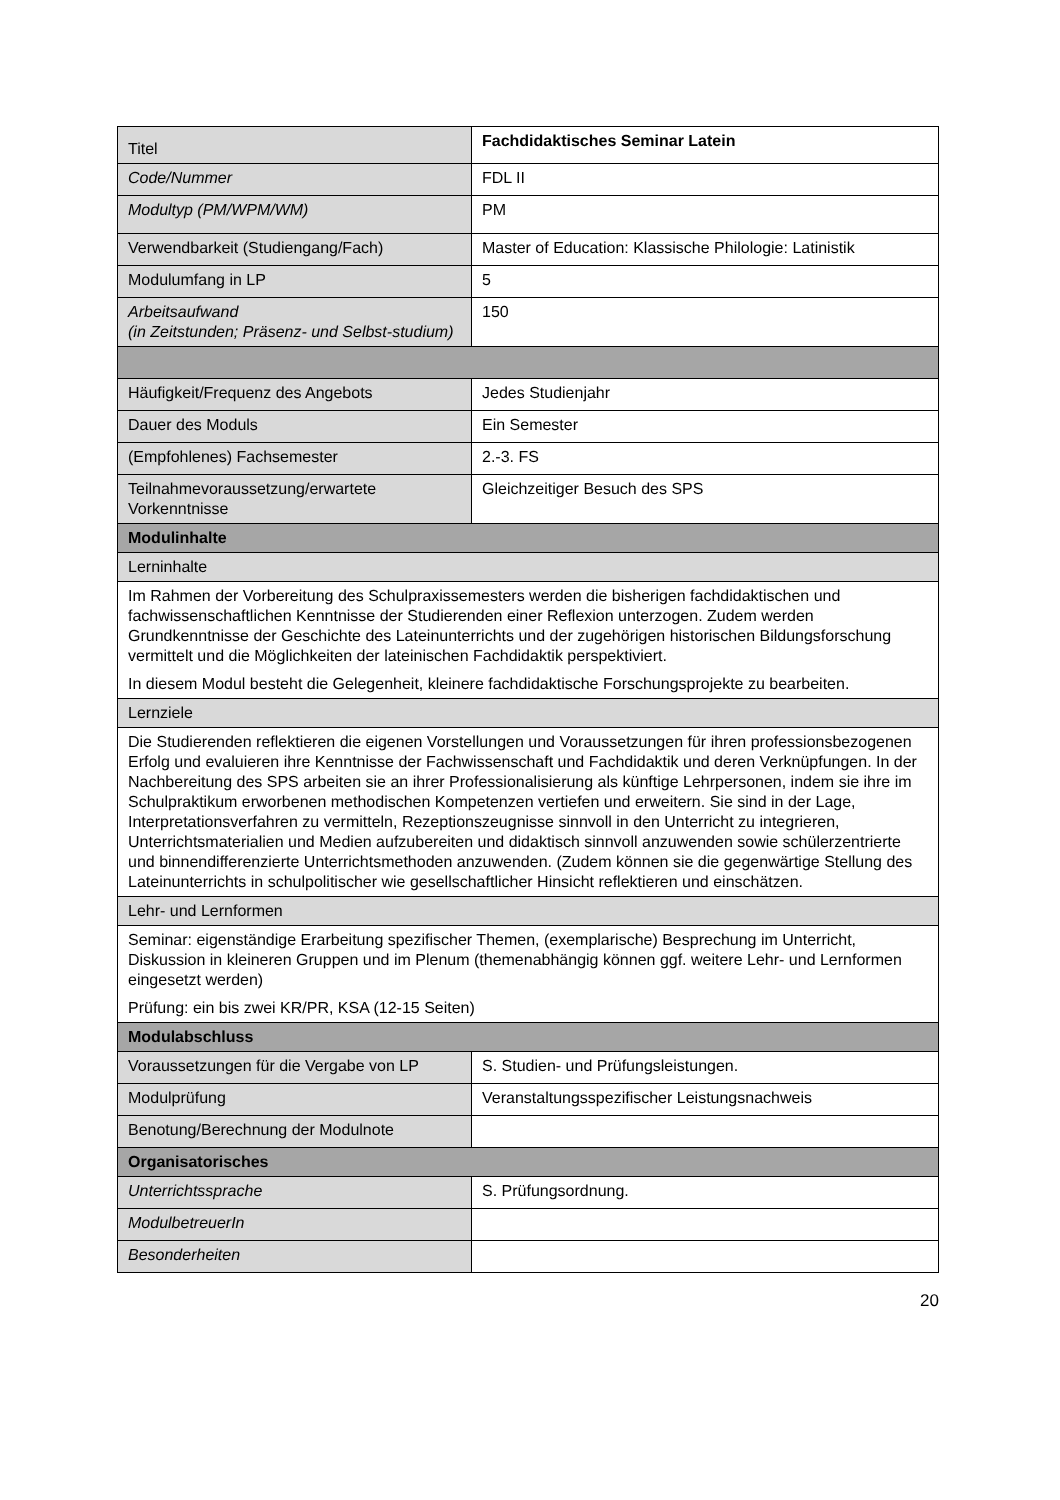| Titel | Fachdidaktisches Seminar Latein |
| Code/Nummer | FDL II |
| Modultyp (PM/WPM/WM) | PM |
| Verwendbarkeit (Studiengang/Fach) | Master of Education: Klassische Philologie: Latinistik |
| Modulumfang in LP | 5 |
| Arbeitsaufwand (in Zeitstunden; Präsenz- und Selbst-studium) | 150 |
| Häufigkeit/Frequenz des Angebots | Jedes Studienjahr |
| Dauer des Moduls | Ein Semester |
| (Empfohlenes) Fachsemester | 2.-3. FS |
| Teilnahmevoraussetzung/erwartete Vorkenntnisse | Gleichzeitiger Besuch des SPS |
| Modulinhalte | |
| Lerninhalte | |
| Im Rahmen der Vorbereitung des Schulpraxissemesters werden die bisherigen fachdidaktischen und fachwissenschaftlichen Kenntnisse der Studierenden einer Reflexion unterzogen. Zudem werden Grundkenntnisse der Geschichte des Lateinunterrichts und der zugehörigen historischen Bildungsforschung vermittelt und die Möglichkeiten der lateinischen Fachdidaktik perspektiviert. In diesem Modul besteht die Gelegenheit, kleinere fachdidaktische Forschungsprojekte zu bearbeiten. | |
| Lernziele | |
| Die Studierenden reflektieren die eigenen Vorstellungen und Voraussetzungen für ihren professionsbezogenen Erfolg und evaluieren ihre Kenntnisse der Fachwissenschaft und Fachdidaktik und deren Verknüpfungen. In der Nachbereitung des SPS arbeiten sie an ihrer Professionalisierung als künftige Lehrpersonen, indem sie ihre im Schulpraktikum erworbenen methodischen Kompetenzen vertiefen und erweitern. Sie sind in der Lage, Interpretationsverfahren zu vermitteln, Rezeptionszeugnisse sinnvoll in den Unterricht zu integrieren, Unterrichtsmaterialien und Medien aufzubereiten und didaktisch sinnvoll anzuwenden sowie schülerzentrierte und binnendifferenzierte Unterrichtsmethoden anzuwenden. (Zudem können sie die gegenwärtige Stellung des Lateinunterrichts in schulpolitischer wie gesellschaftlicher Hinsicht reflektieren und einschätzen. | |
| Lehr- und Lernformen | |
| Seminar: eigenständige Erarbeitung spezifischer Themen, (exemplarische) Besprechung im Unterricht, Diskussion in kleineren Gruppen und im Plenum (themenabhängig können ggf. weitere Lehr- und Lernformen eingesetzt werden) Prüfung: ein bis zwei KR/PR, KSA (12-15 Seiten) | |
| Modulabschluss | |
| Voraussetzungen für die Vergabe von LP | S. Studien- und Prüfungsleistungen. |
| Modulprüfung | Veranstaltungsspezifischer Leistungsnachweis |
| Benotung/Berechnung der Modulnote | |
| Organisatorisches | |
| Unterrichtssprache | S. Prüfungsordnung. |
| ModulbetreuerIn | |
| Besonderheiten | |
20